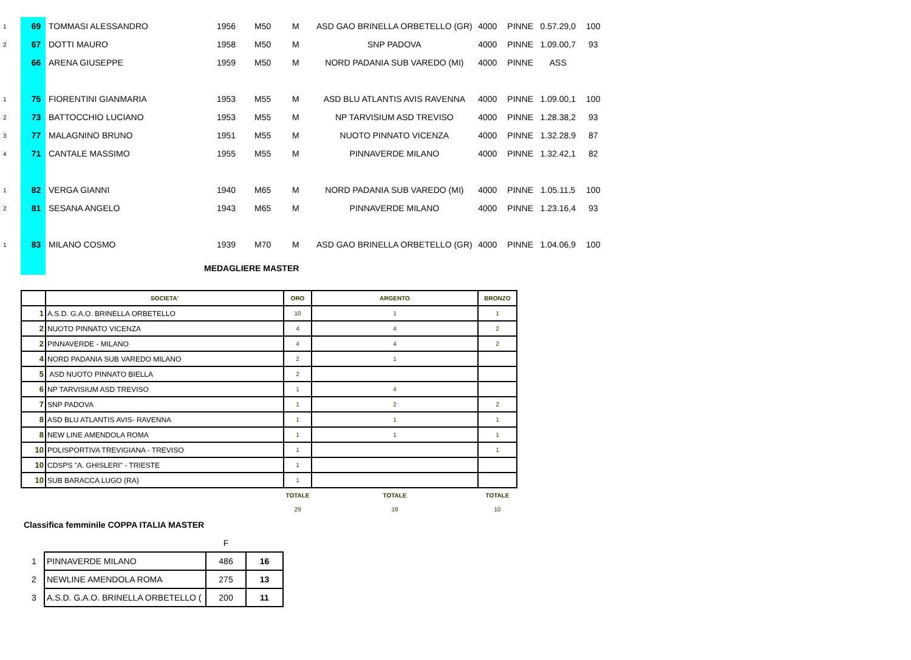| 1 | 69 | TOMMASI ALESSANDRO | 1956 | M50 | M | ASD GAO BRINELLA ORBETELLO (GR) | 4000 | PINNE | 0.57.29,0 | 100 |
| 2 | 67 | DOTTI MAURO | 1958 | M50 | M | SNP PADOVA | 4000 | PINNE | 1.09.00,7 | 93 |
| | 66 | ARENA GIUSEPPE | 1959 | M50 | M | NORD PADANIA SUB VAREDO (MI) | 4000 | PINNE | ASS | |
| 1 | 75 | FIORENTINI GIANMARIA | 1953 | M55 | M | ASD BLU ATLANTIS AVIS RAVENNA | 4000 | PINNE | 1.09.00,1 | 100 |
| 2 | 73 | BATTOCCHIO LUCIANO | 1953 | M55 | M | NP TARVISIUM ASD TREVISO | 4000 | PINNE | 1.28.38,2 | 93 |
| 3 | 77 | MALAGNINO BRUNO | 1951 | M55 | M | NUOTO PINNATO VICENZA | 4000 | PINNE | 1.32.28,9 | 87 |
| 4 | 71 | CANTALE MASSIMO | 1955 | M55 | M | PINNAVERDE MILANO | 4000 | PINNE | 1.32.42,1 | 82 |
| 1 | 82 | VERGA GIANNI | 1940 | M65 | M | NORD PADANIA SUB VAREDO (MI) | 4000 | PINNE | 1.05.11,5 | 100 |
| 2 | 81 | SESANA ANGELO | 1943 | M65 | M | PINNAVERDE MILANO | 4000 | PINNE | 1.23.16,4 | 93 |
| 1 | 83 | MILANO COSMO | 1939 | M70 | M | ASD GAO BRINELLA ORBETELLO (GR) | 4000 | PINNE | 1.04.06,9 | 100 |
MEDAGLIERE MASTER
| | SOCIETA' | ORO | ARGENTO | BRONZO |
| --- | --- | --- | --- | --- |
| 1 | A.S.D. G.A.O. BRINELLA ORBETELLO | 10 | 1 | 1 |
| 2 | NUOTO PINNATO VICENZA | 4 | 4 | 2 |
| 2 | PINNAVERDE - MILANO | 4 | 4 | 2 |
| 4 | NORD PADANIA SUB VAREDO MILANO | 2 | 1 | |
| 5 | ASD NUOTO PINNATO BIELLA | 2 | | |
| 6 | NP TARVISIUM ASD TREVISO | 1 | 4 | |
| 7 | SNP PADOVA | 1 | 2 | 2 |
| 8 | ASD BLU ATLANTIS AVIS- RAVENNA | 1 | 1 | 1 |
| 8 | NEW LINE AMENDOLA ROMA | 1 | 1 | 1 |
| 10 | POLISPORTIVA TREVIGIANA - TREVISO | 1 | | 1 |
| 10 | CDSPS "A. GHISLERI" - TRIESTE | 1 | | |
| 10 | SUB BARACCA LUGO (RA) | 1 | | |
| | | TOTALE | TOTALE | TOTALE |
| | | 29 | 18 | 10 |
Classifica femminile COPPA ITALIA MASTER
| | | F | |
| 1 | PINNAVERDE MILANO | 486 | 16 |
| 2 | NEWLINE AMENDOLA ROMA | 275 | 13 |
| 3 | A.S.D. G.A.O. BRINELLA ORBETELLO ( | 200 | 11 |